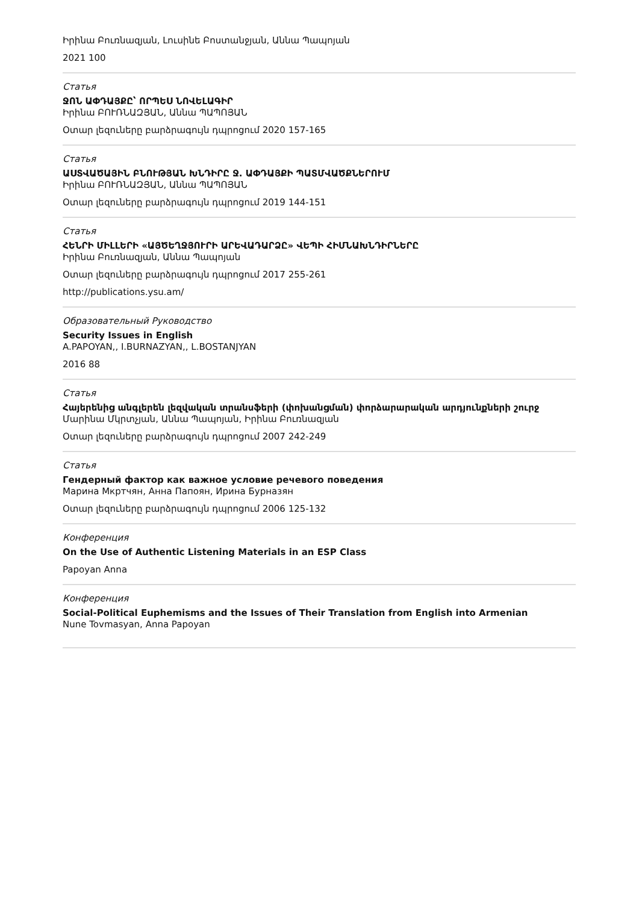Իրինա Բուռնազյան, Լուսինե Բոստանջյան, Աննա Պապոյան
2021 100
Статья
ՋՈՆ ԱՓԴԱՅՔԸ՝ ՈՐՊԵՍ ՆՈՎԵԼԱԳԻՐ
Իրինա ԲՈՒՌՆԱԶՅԱՆ, Աննա ՊԱՊՈՅԱՆ
Օտար լեզուները բարձրագույն դպրոցում 2020 157-165
Статья
ԱՍՏՎԱԾԱՅԻՆ ԲՆՈՒԹՅԱՆ ԽՆԴԻՐԸ Ջ. ԱՓԴԱՅՔԻ ՊԱՏՄՎԱԾՔՆԵՐՈՒՄ
Իրինա ԲՈՒՌՆԱԶՅԱՆ, Աննա ՊԱՊՈՅԱՆ
Օտար լեզուները բարձրագույն դպրոցում 2019 144-151
Статья
ՀԵՆՐԻ ՄԻԼԼԵՐԻ «ԱՅԾԵՂՋՅՈՒՐԻ ԱՐԵՎԱԴԱՐՁԸ» ՎԵՊԻ ՀԻՄՆԱԽՆԴԻՐՆԵՐԸ
Իրինա Բուռնազյան, Աննա Պապոյան
Օտար լեզուները բարձրագույն դպրոցում 2017 255-261
http://publications.ysu.am/
Образовательный Руководство
Security Issues in English
A.PAPOYAN,, I.BURNAZYAN,, L.BOSTANJYAN
2016 88
Статья
Հայերենից անգլերեն լեզվական տրանսֆերի (փոխանցման) փորձարարական արդյունքների շուրջ
Մարինա Մկրտչյան, Աննա Պապոյան, Իրինա Բուռնազյան
Օտար լեզուները բարձրագույն դպրոցում 2007 242-249
Статья
Гендерный фактор как важное условие речевого поведения
Марина Мкртчян, Анна Папоян, Ирина Бурназян
Օտար լեզուները բարձրագույն դպրոցում 2006 125-132
Конференция
On the Use of Authentic Listening Materials in an ESP Class
Papoyan Anna
Конференция
Social-Political Euphemisms and the Issues of Their Translation from English into Armenian
Nune Tovmasyan, Anna Papoyan